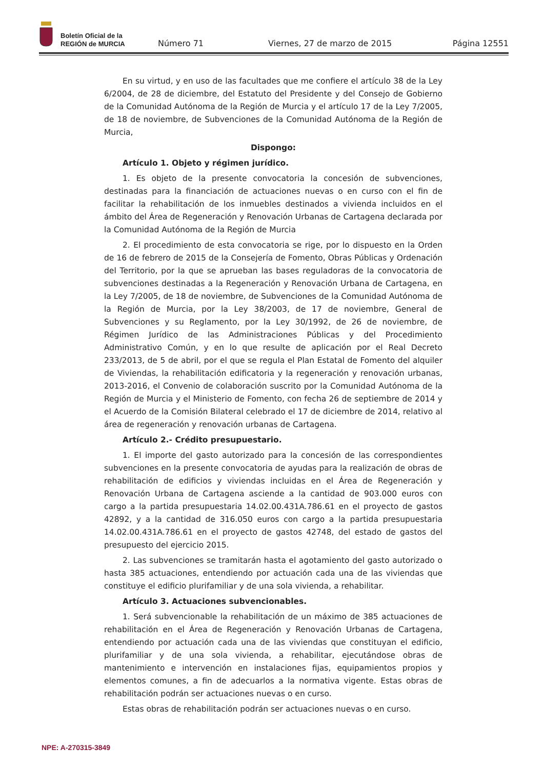Boletín Oficial de la
REGIÓN de MURCIA
Número 71
Viernes, 27 de marzo de 2015
Página 12551
En su virtud, y en uso de las facultades que me confiere el artículo 38 de la Ley 6/2004, de 28 de diciembre, del Estatuto del Presidente y del Consejo de Gobierno de la Comunidad Autónoma de la Región de Murcia y el artículo 17 de la Ley 7/2005, de 18 de noviembre, de Subvenciones de la Comunidad Autónoma de la Región de Murcia,
Dispongo:
Artículo 1. Objeto y régimen jurídico.
1. Es objeto de la presente convocatoria la concesión de subvenciones, destinadas para la financiación de actuaciones nuevas o en curso con el fin de facilitar la rehabilitación de los inmuebles destinados a vivienda incluidos en el ámbito del Área de Regeneración y Renovación Urbanas de Cartagena declarada por la Comunidad Autónoma de la Región de Murcia
2. El procedimiento de esta convocatoria se rige, por lo dispuesto en la Orden de 16 de febrero de 2015 de la Consejería de Fomento, Obras Públicas y Ordenación del Territorio, por la que se aprueban las bases reguladoras de la convocatoria de subvenciones destinadas a la Regeneración y Renovación Urbana de Cartagena, en la Ley 7/2005, de 18 de noviembre, de Subvenciones de la Comunidad Autónoma de la Región de Murcia, por la Ley 38/2003, de 17 de noviembre, General de Subvenciones y su Reglamento, por la Ley 30/1992, de 26 de noviembre, de Régimen Jurídico de las Administraciones Públicas y del Procedimiento Administrativo Común, y en lo que resulte de aplicación por el Real Decreto 233/2013, de 5 de abril, por el que se regula el Plan Estatal de Fomento del alquiler de Viviendas, la rehabilitación edificatoria y la regeneración y renovación urbanas, 2013-2016, el Convenio de colaboración suscrito por la Comunidad Autónoma de la Región de Murcia y el Ministerio de Fomento, con fecha 26 de septiembre de 2014 y el Acuerdo de la Comisión Bilateral celebrado el 17 de diciembre de 2014, relativo al área de regeneración y renovación urbanas de Cartagena.
Artículo 2.- Crédito presupuestario.
1. El importe del gasto autorizado para la concesión de las correspondientes subvenciones en la presente convocatoria de ayudas para la realización de obras de rehabilitación de edificios y viviendas incluidas en el Área de Regeneración y Renovación Urbana de Cartagena asciende a la cantidad de 903.000 euros con cargo a la partida presupuestaria 14.02.00.431A.786.61 en el proyecto de gastos 42892, y a la cantidad de 316.050 euros con cargo a la partida presupuestaria 14.02.00.431A.786.61 en el proyecto de gastos 42748, del estado de gastos del presupuesto del ejercicio 2015.
2. Las subvenciones se tramitarán hasta el agotamiento del gasto autorizado o hasta 385 actuaciones, entendiendo por actuación cada una de las viviendas que constituye el edificio plurifamiliar y de una sola vivienda, a rehabilitar.
Artículo 3. Actuaciones subvencionables.
1. Será subvencionable la rehabilitación de un máximo de 385 actuaciones de rehabilitación en el Área de Regeneración y Renovación Urbanas de Cartagena, entendiendo por actuación cada una de las viviendas que constituyan el edificio, plurifamiliar y de una sola vivienda, a rehabilitar, ejecutándose obras de mantenimiento e intervención en instalaciones fijas, equipamientos propios y elementos comunes, a fin de adecuarlos a la normativa vigente. Estas obras de rehabilitación podrán ser actuaciones nuevas o en curso.
Estas obras de rehabilitación podrán ser actuaciones nuevas o en curso.
NPE: A-270315-3849